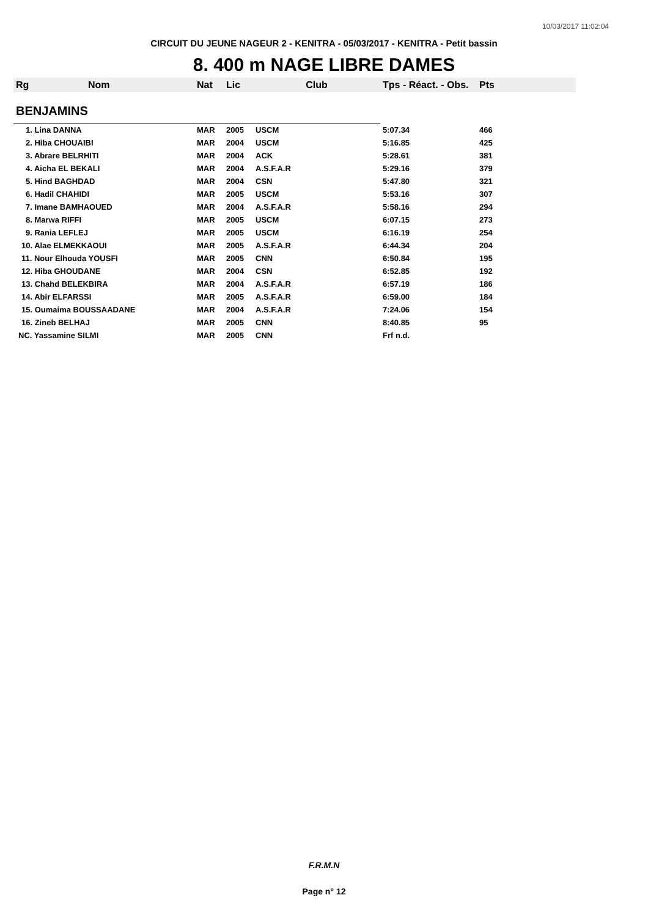10/03/2017 11:02:04
CIRCUIT DU JEUNE NAGEUR 2 - KENITRA - 05/03/2017 - KENITRA - Petit bassin
8. 400 m NAGE LIBRE DAMES
| Rg | Nom | Nat | Lic | Club | Tps - Réact. - Obs. | Pts |
| --- | --- | --- | --- | --- | --- | --- |
| BENJAMINS | | | | | | |
| 1. Lina DANNA | | MAR | 2005 | USCM | 5:07.34 | 466 |
| 2. Hiba CHOUAIBI | | MAR | 2004 | USCM | 5:16.85 | 425 |
| 3. Abrare BELRHITI | | MAR | 2004 | ACK | 5:28.61 | 381 |
| 4. Aicha EL BEKALI | | MAR | 2004 | A.S.F.A.R | 5:29.16 | 379 |
| 5. Hind BAGHDAD | | MAR | 2004 | CSN | 5:47.80 | 321 |
| 6. Hadil CHAHIDI | | MAR | 2005 | USCM | 5:53.16 | 307 |
| 7. Imane BAMHAOUED | | MAR | 2004 | A.S.F.A.R | 5:58.16 | 294 |
| 8. Marwa RIFFI | | MAR | 2005 | USCM | 6:07.15 | 273 |
| 9. Rania LEFLEJ | | MAR | 2005 | USCM | 6:16.19 | 254 |
| 10. Alae ELMEKKAOUI | | MAR | 2005 | A.S.F.A.R | 6:44.34 | 204 |
| 11. Nour Elhouda YOUSFI | | MAR | 2005 | CNN | 6:50.84 | 195 |
| 12. Hiba GHOUDANE | | MAR | 2004 | CSN | 6:52.85 | 192 |
| 13. Chahd BELEKBIRA | | MAR | 2004 | A.S.F.A.R | 6:57.19 | 186 |
| 14. Abir ELFARSSI | | MAR | 2005 | A.S.F.A.R | 6:59.00 | 184 |
| 15. Oumaima BOUSSAADANE | | MAR | 2004 | A.S.F.A.R | 7:24.06 | 154 |
| 16. Zineb BELHAJ | | MAR | 2005 | CNN | 8:40.85 | 95 |
| NC. Yassamine SILMI | | MAR | 2005 | CNN | Frf n.d. | |
F.R.M.N
Page n° 12